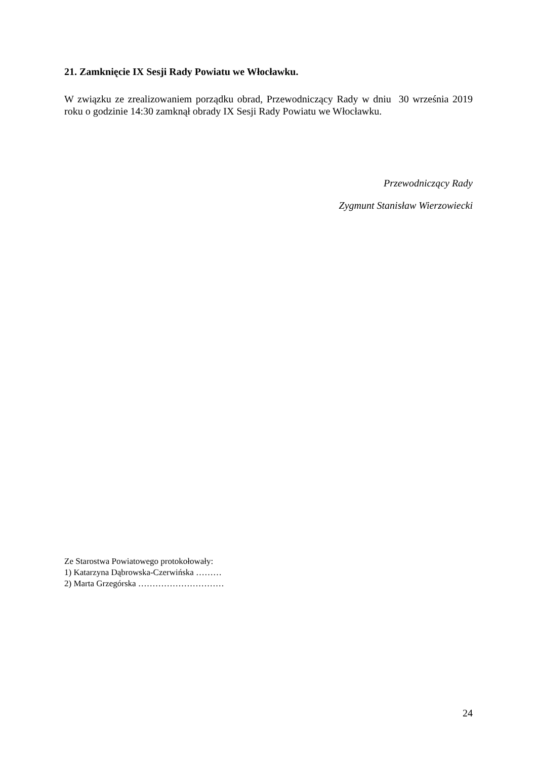21. Zamknięcie IX Sesji Rady Powiatu we Włocławku.
W związku ze zrealizowaniem porządku obrad, Przewodniczący Rady w dniu 30 września 2019 roku o godzinie 14:30 zamknął obrady IX Sesji Rady Powiatu we Włocławku.
Przewodniczący Rady
Zygmunt Stanisław Wierzowiecki
Ze Starostwa Powiatowego protokołowały:
1) Katarzyna Dąbrowska-Czerwińska ………
2) Marta Grzegórska …………………………
24